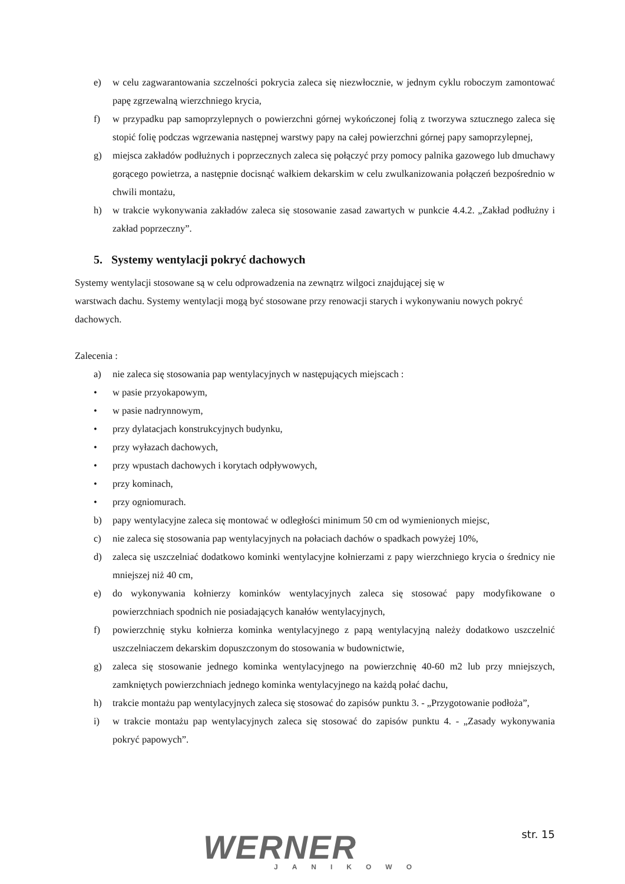e) w celu zagwarantowania szczelności pokrycia zaleca się niezwłocznie, w jednym cyklu roboczym zamontować papę zgrzewalną wierzchniego krycia,
f) w przypadku pap samoprzylepnych o powierzchni górnej wykończonej folią z tworzywa sztucznego zaleca się stopić folię podczas wgrzewania następnej warstwy papy na całej powierzchni górnej papy samoprzylepnej,
g) miejsca zakładów podłużnych i poprzecznych zaleca się połączyć przy pomocy palnika gazowego lub dmuchawy gorącego powietrza, a następnie docisnąć wałkiem dekarskim w celu zwulkanizowania połączeń bezpośrednio w chwili montażu,
h) w trakcie wykonywania zakładów zaleca się stosowanie zasad zawartych w punkcie 4.4.2. „Zakład podłużny i zakład poprzeczny”.
5. Systemy wentylacji pokryć dachowych
Systemy wentylacji stosowane są w celu odprowadzenia na zewnątrz wilgoci znajdującej się w
warstwach dachu. Systemy wentylacji mogą być stosowane przy renowacji starych i wykonywaniu nowych pokryć dachowych.
Zalecenia :
a) nie zaleca się stosowania pap wentylacyjnych w następujących miejscach :
• w pasie przyokapowym,
• w pasie nadrynnowym,
• przy dylatacjach konstrukcyjnych budynku,
• przy wyłazach dachowych,
• przy wpustach dachowych i korytach odpływowych,
• przy kominach,
• przy ogniomurach.
b) papy wentylacyjne zaleca się montować w odległości minimum 50 cm od wymienionych miejsc,
c) nie zaleca się stosowania pap wentylacyjnych na połaciach dachów o spadkach powyżej 10%,
d) zaleca się uszczelniać dodatkowo kominki wentylacyjne kołnierzami z papy wierzchniego krycia o średnicy nie mniejszej niż 40 cm,
e) do wykonywania kołnierzy kominków wentylacyjnych zaleca się stosować papy modyfikowane o powierzchniach spodnich nie posiadających kanałów wentylacyjnych,
f) powierzchnię styku kołnierza kominka wentylacyjnego z papą wentylacyjną należy dodatkowo uszczelnić uszczelniaczem dekarskim dopuszczonym do stosowania w budownictwie,
g) zaleca się stosowanie jednego kominka wentylacyjnego na powierzchnię 40-60 m2 lub przy mniejszych, zamkniętych powierzchniach jednego kominka wentylacyjnego na każdą połać dachu,
h) trakcie montażu pap wentylacyjnych zaleca się stosować do zapisów punktu 3. - „Przygotowanie podłoża”,
i) w trakcie montażu pap wentylacyjnych zaleca się stosować do zapisów punktu 4. - „Zasady wykonywania pokryć papowych”.
WERNER
JANIKOWO
str. 15